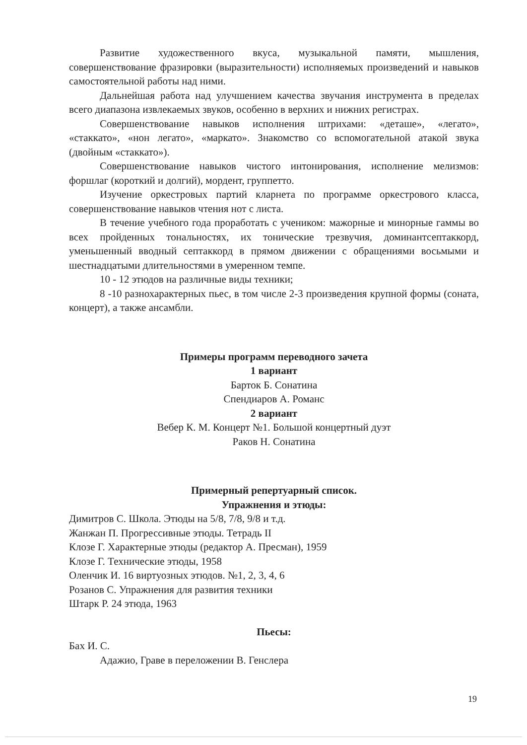Развитие художественного вкуса, музыкальной памяти, мышления, совершенствование фразировки (выразительности) исполняемых произведений и навыков самостоятельной работы над ними.
Дальнейшая работа над улучшением качества звучания инструмента в пределах всего диапазона извлекаемых звуков, особенно в верхних и нижних регистрах.
Совершенствование навыков исполнения штрихами: «деташе», «легато», «стаккато», «нон легато», «маркато». Знакомство со вспомогательной атакой звука (двойным «стаккато»).
Совершенствование навыков чистого интонирования, исполнение мелизмов: форшлаг (короткий и долгий), мордент, группетто.
Изучение оркестровых партий кларнета по программе оркестрового класса, совершенствование навыков чтения нот с листа.
В течение учебного года проработать с учеником: мажорные и минорные гаммы во всех пройденных тональностях, их тонические трезвучия, доминантсептаккорд, уменьшенный вводный септаккорд в прямом движении с обращениями восьмыми и шестнадцатыми длительностями в умеренном темпе.
10 - 12 этюдов на различные виды техники;
8 -10 разнохарактерных пьес, в том числе 2-3 произведения крупной формы (соната, концерт), а также ансамбли.
Примеры программ переводного зачета
1 вариант
Барток Б. Сонатина
Спендиаров А. Романс
2 вариант
Вебер К. М. Концерт №1. Большой концертный дуэт
Раков Н. Сонатина
Примерный репертуарный список.
Упражнения и этюды:
Димитров С. Школа. Этюды на 5/8, 7/8, 9/8 и т.д.
Жанжан П. Прогрессивные этюды. Тетрадь II
Клозе Г. Характерные этюды (редактор А. Пресман), 1959
Клозе Г. Технические этюды, 1958
Оленчик И. 16 виртуозных этюдов. №1, 2, 3, 4, 6
Розанов С. Упражнения для развития техники
Штарк Р. 24 этюда, 1963
Пьесы:
Бах И. С.
Адажио, Граве в переложении В. Генслера
19